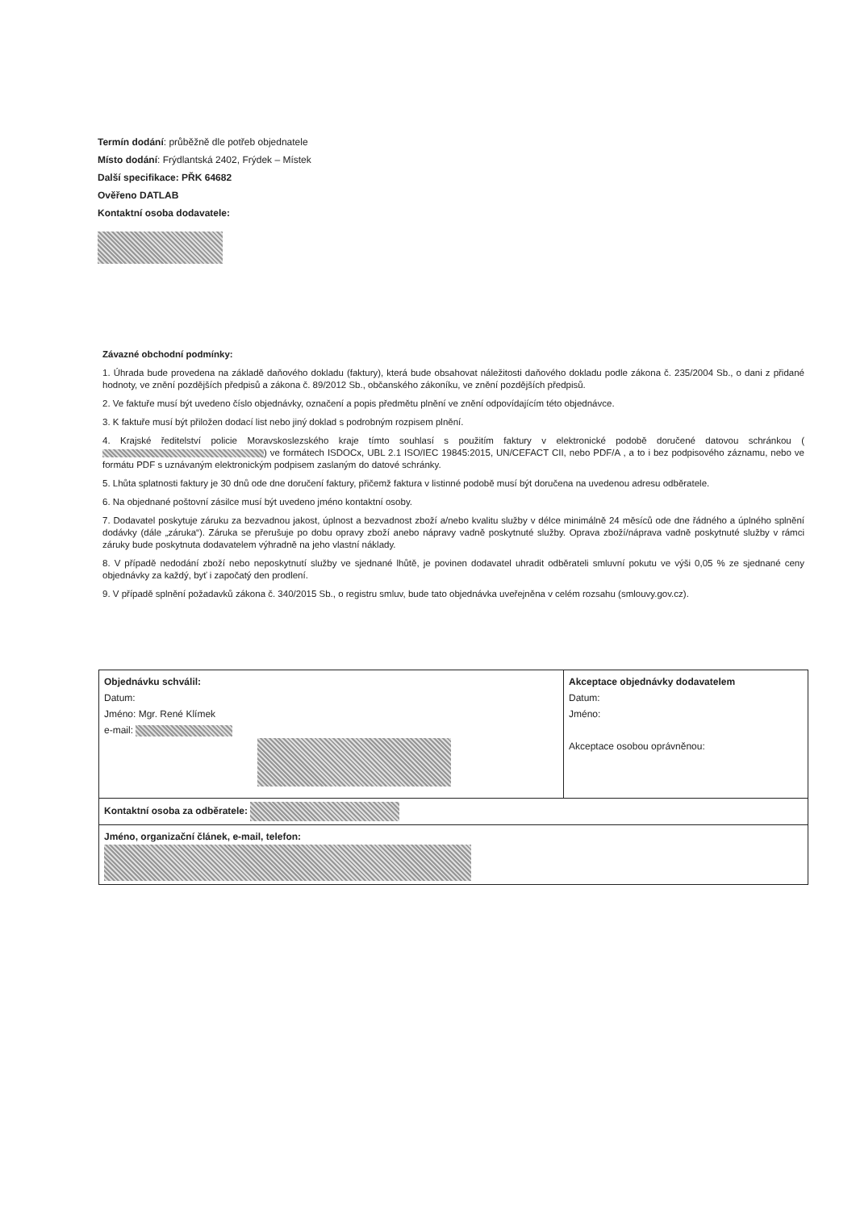Termín dodání: průběžně dle potřeb objednatele
Místo dodání: Frýdlantská 2402, Frýdek – Místek
Další specifikace: PŘK 64682
Ověřeno DATLAB
Kontaktní osoba dodavatele:
Závazné obchodní podmínky:
1. Úhrada bude provedena na základě daňového dokladu (faktury), která bude obsahovat náležitosti daňového dokladu podle zákona č. 235/2004 Sb., o dani z přidané hodnoty, ve znění pozdějších předpisů a zákona č. 89/2012 Sb., občanského zákoníku, ve znění pozdějších předpisů.
2. Ve faktuře musí být uvedeno číslo objednávky, označení a popis předmětu plnění ve znění odpovídajícím této objednávce.
3. K faktuře musí být přiložen dodací list nebo jiný doklad s podrobným rozpisem plnění.
4. Krajské ředitelství policie Moravskoslezského kraje tímto souhlasí s použitím faktury v elektronické podobě doručené datovou schránkou ( ) ve formátech ISDOCx, UBL 2.1 ISO/IEC 19845:2015, UN/CEFACT CII, nebo PDF/A , a to i bez podpisového záznamu, nebo ve formátu PDF s uznávaným elektronickým podpisem zaslaným do datové schránky.
5. Lhůta splatnosti faktury je 30 dnů ode dne doručení faktury, přičemž faktura v listinné podobě musí být doručena na uvedenou adresu odběratele.
6. Na objednané poštovní zásilce musí být uvedeno jméno kontaktní osoby.
7. Dodavatel poskytuje záruku za bezvadnou jakost, úplnost a bezvadnost zboží a/nebo kvalitu služby v délce minimálně 24 měsíců ode dne řádného a úplného splnění dodávky (dále „záruka“). Záruka se přerušuje po dobu opravy zboží anebo nápravy vadně poskytnuté služby. Oprava zboží/náprava vadně poskytnuté služby v rámci záruky bude poskytnuta dodavatelem výhradně na jeho vlastní náklady.
8. V případě nedodání zboží nebo neposkytnutí služby ve sjednané lhůtě, je povinen dodavatel uhradit odběrateli smluvní pokutu ve výši 0,05 % ze sjednané ceny objednávky za každý, byť i započatý den prodlení.
9. V případě splnění požadavků zákona č. 340/2015 Sb., o registru smluv, bude tato objednávka uveřejněna v celém rozsahu (smlouvy.gov.cz).
| Objednávku schválil: Datum: Jméno: Mgr. René Klímek e-mail: | Akceptace objednávky dodavatelem Datum: Jméno: Akceptace osobou oprávněnou: |
| Kontaktní osoba za odběratele: | |
| Jméno, organizační článek, e-mail, telefon: | |